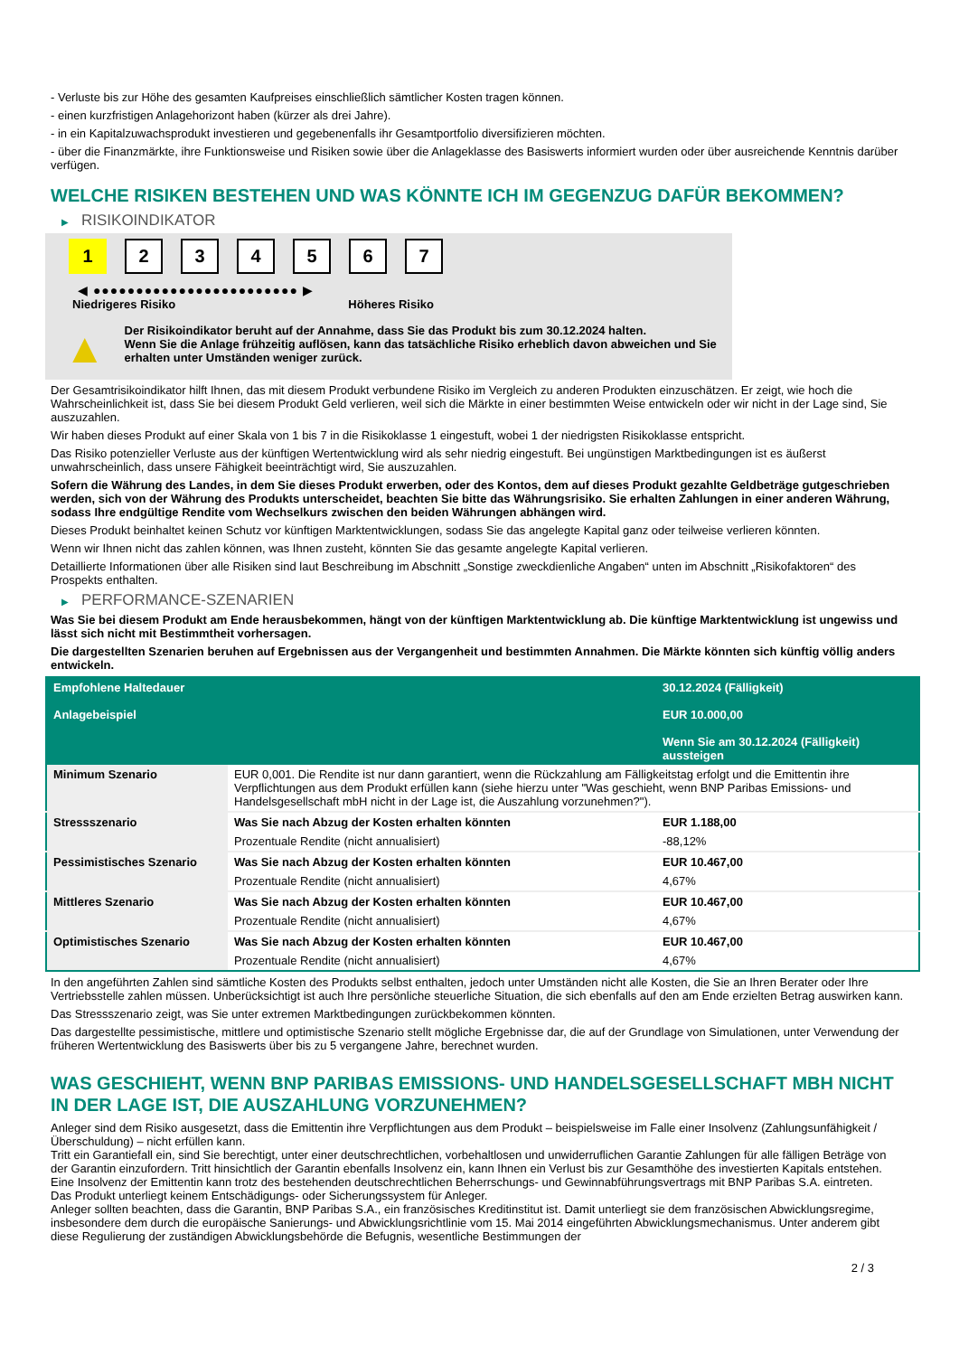- Verluste bis zur Höhe des gesamten Kaufpreises einschließlich sämtlicher Kosten tragen können.
- einen kurzfristigen Anlagehorizont haben (kürzer als drei Jahre).
- in ein Kapitalzuwachsprodukt investieren und gegebenenfalls ihr Gesamtportfolio diversifizieren möchten.
- über die Finanzmärkte, ihre Funktionsweise und Risiken sowie über die Anlageklasse des Basiswerts informiert wurden oder über ausreichende Kenntnis darüber verfügen.
WELCHE RISIKEN BESTEHEN UND WAS KÖNNTE ICH IM GEGENZUG DAFÜR BEKOMMEN?
▶ RISIKOINDIKATOR
1 2 3 4 5 6 7
◀ ●●●●●●●●●●●●●●●●●●●●●●●● ▶
Niedrigeres Risiko Höheres Risiko
▲
Der Risikoindikator beruht auf der Annahme, dass Sie das Produkt bis zum 30.12.2024 halten.
Wenn Sie die Anlage frühzeitig auflösen, kann das tatsächliche Risiko erheblich davon abweichen und Sie erhalten unter Umständen weniger zurück.
Der Gesamtrisikoindikator hilft Ihnen, das mit diesem Produkt verbundene Risiko im Vergleich zu anderen Produkten einzuschätzen. Er zeigt, wie hoch die Wahrscheinlichkeit ist, dass Sie bei diesem Produkt Geld verlieren, weil sich die Märkte in einer bestimmten Weise entwickeln oder wir nicht in der Lage sind, Sie auszuzahlen.
Wir haben dieses Produkt auf einer Skala von 1 bis 7 in die Risikoklasse 1 eingestuft, wobei 1 der niedrigsten Risikoklasse entspricht.
Das Risiko potenzieller Verluste aus der künftigen Wertentwicklung wird als sehr niedrig eingestuft. Bei ungünstigen Marktbedingungen ist es äußerst unwahrscheinlich, dass unsere Fähigkeit beeinträchtigt wird, Sie auszuzahlen.
Sofern die Währung des Landes, in dem Sie dieses Produkt erwerben, oder des Kontos, dem auf dieses Produkt gezahlte Geldbeträge gutgeschrieben werden, sich von der Währung des Produkts unterscheidet, beachten Sie bitte das Währungsrisiko. Sie erhalten Zahlungen in einer anderen Währung, sodass Ihre endgültige Rendite vom Wechselkurs zwischen den beiden Währungen abhängen wird.
Dieses Produkt beinhaltet keinen Schutz vor künftigen Marktentwicklungen, sodass Sie das angelegte Kapital ganz oder teilweise verlieren könnten.
Wenn wir Ihnen nicht das zahlen können, was Ihnen zusteht, könnten Sie das gesamte angelegte Kapital verlieren.
Detaillierte Informationen über alle Risiken sind laut Beschreibung im Abschnitt „Sonstige zweckdienliche Angaben“ unten im Abschnitt „Risikofaktoren“ des Prospekts enthalten.
▶ PERFORMANCE-SZENARIEN
Was Sie bei diesem Produkt am Ende herausbekommen, hängt von der künftigen Marktentwicklung ab. Die künftige Marktentwicklung ist ungewiss und lässt sich nicht mit Bestimmtheit vorhersagen.
Die dargestellten Szenarien beruhen auf Ergebnissen aus der Vergangenheit und bestimmten Annahmen. Die Märkte könnten sich künftig völlig anders entwickeln.
| Empfohlene Haltedauer Anlagebeispiel | | 30.12.2024 (Fälligkeit) EUR 10.000,00 Wenn Sie am 30.12.2024 (Fälligkeit) aussteigen |
| Minimum Szenario | EUR 0,001. Die Rendite ist nur dann garantiert, wenn die Rückzahlung am Fälligkeitstag erfolgt und die Emittentin ihre Verpflichtungen aus dem Produkt erfüllen kann (siehe hierzu unter "Was geschieht, wenn BNP Paribas Emissions- und Handelsgesellschaft mbH nicht in der Lage ist, die Auszahlung vorzunehmen?"). | |
| Stressszenario | Was Sie nach Abzug der Kosten erhalten könnten | EUR 1.188,00 |
| | Prozentuale Rendite (nicht annualisiert) | -88,12% |
| Pessimistisches Szenario | Was Sie nach Abzug der Kosten erhalten könnten | EUR 10.467,00 |
| | Prozentuale Rendite (nicht annualisiert) | 4,67% |
| Mittleres Szenario | Was Sie nach Abzug der Kosten erhalten könnten | EUR 10.467,00 |
| | Prozentuale Rendite (nicht annualisiert) | 4,67% |
| Optimistisches Szenario | Was Sie nach Abzug der Kosten erhalten könnten | EUR 10.467,00 |
| | Prozentuale Rendite (nicht annualisiert) | 4,67% |
In den angeführten Zahlen sind sämtliche Kosten des Produkts selbst enthalten, jedoch unter Umständen nicht alle Kosten, die Sie an Ihren Berater oder Ihre Vertriebsstelle zahlen müssen. Unberücksichtigt ist auch Ihre persönliche steuerliche Situation, die sich ebenfalls auf den am Ende erzielten Betrag auswirken kann.
Das Stressszenario zeigt, was Sie unter extremen Marktbedingungen zurückbekommen könnten.
Das dargestellte pessimistische, mittlere und optimistische Szenario stellt mögliche Ergebnisse dar, die auf der Grundlage von Simulationen, unter Verwendung der früheren Wertentwicklung des Basiswerts über bis zu 5 vergangene Jahre, berechnet wurden.
WAS GESCHIEHT, WENN BNP PARIBAS EMISSIONS- UND HANDELSGESELLSCHAFT MBH NICHT IN DER LAGE IST, DIE AUSZAHLUNG VORZUNEHMEN?
Anleger sind dem Risiko ausgesetzt, dass die Emittentin ihre Verpflichtungen aus dem Produkt – beispielsweise im Falle einer Insolvenz (Zahlungsunfähigkeit / Überschuldung) – nicht erfüllen kann.
Tritt ein Garantiefall ein, sind Sie berechtigt, unter einer deutschrechtlichen, vorbehaltlosen und unwiderruflichen Garantie Zahlungen für alle fälligen Beträge von der Garantin einzufordern. Tritt hinsichtlich der Garantin ebenfalls Insolvenz ein, kann Ihnen ein Verlust bis zur Gesamthöhe des investierten Kapitals entstehen. Eine Insolvenz der Emittentin kann trotz des bestehenden deutschrechtlichen Beherrschungs- und Gewinnabführungsvertrags mit BNP Paribas S.A. eintreten.
Das Produkt unterliegt keinem Entschädigungs- oder Sicherungssystem für Anleger.
Anleger sollten beachten, dass die Garantin, BNP Paribas S.A., ein französisches Kreditinstitut ist. Damit unterliegt sie dem französischen Abwicklungsregime, insbesondere dem durch die europäische Sanierungs- und Abwicklungsrichtlinie vom 15. Mai 2014 eingeführten Abwicklungsmechanismus. Unter anderem gibt diese Regulierung der zuständigen Abwicklungsbehörde die Befugnis, wesentliche Bestimmungen der
2 / 3